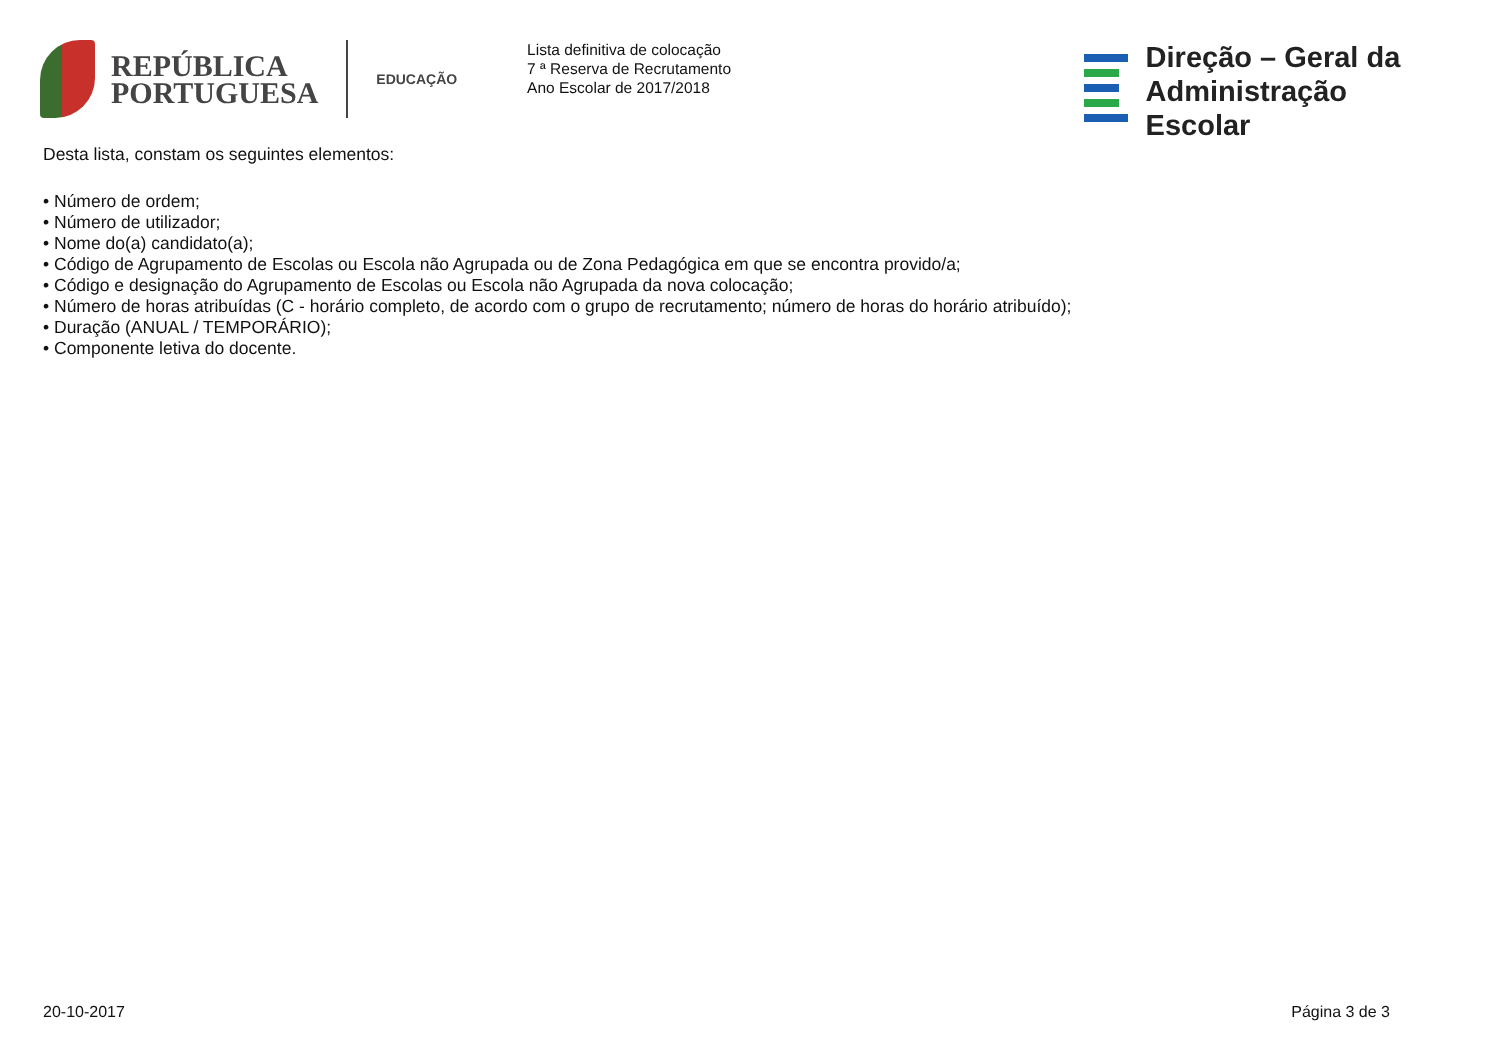REPÚBLICA
PORTUGUESA
EDUCAÇÃO
Lista definitiva de colocação
7 ª Reserva de Recrutamento
Ano Escolar de 2017/2018
Direção – Geral da
Administração Escolar
Desta lista, constam os seguintes elementos:
• Número de ordem;
• Número de utilizador;
• Nome do(a) candidato(a);
• Código de Agrupamento de Escolas ou Escola não Agrupada ou de Zona Pedagógica em que se encontra provido/a;
• Código e designação do Agrupamento de Escolas ou Escola não Agrupada da nova colocação;
• Número de horas atribuídas (C - horário completo, de acordo com o grupo de recrutamento; número de horas do horário atribuído);
• Duração (ANUAL / TEMPORÁRIO);
• Componente letiva do docente.
20-10-2017 Página 3 de 3